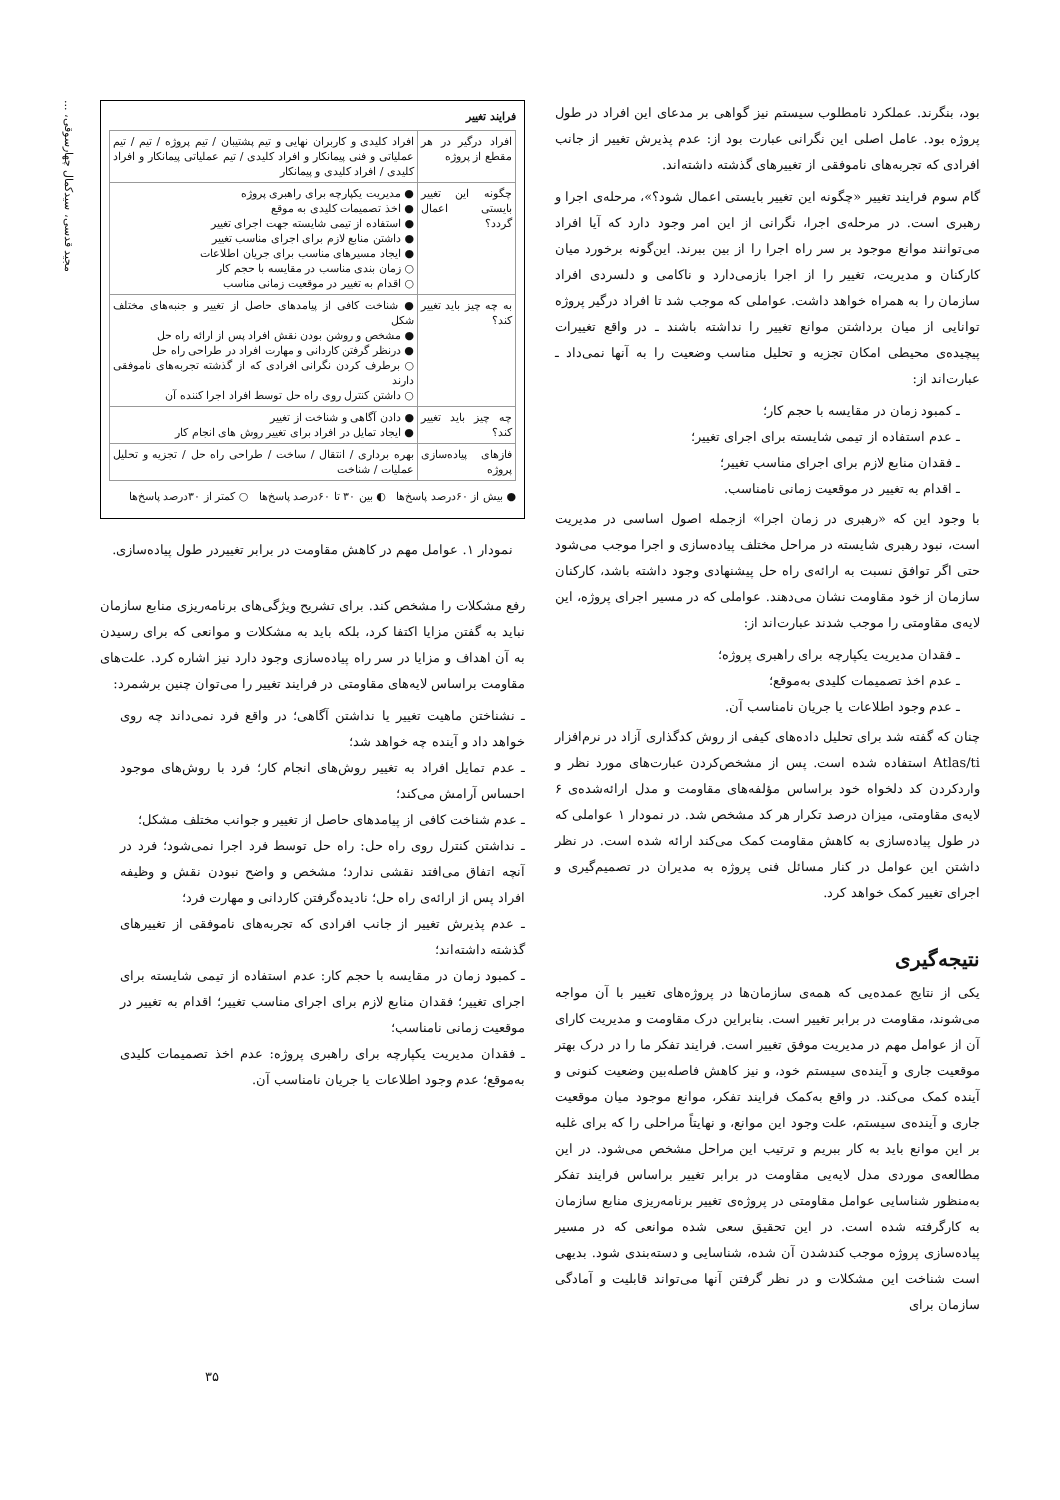مجید قدسی، سیدکمال چهارسوقی، ...
بود، بنگرند. عملکرد نامطلوب سیستم نیز گواهی بر مدعای این افراد در طول پروژه بود. عامل اصلی این نگرانی عبارت بود از: عدم پذیرش تغییر از جانب افرادی که تجربه‌های ناموفقی از تغییرهای گذشته داشته‌اند.
گام سوم فرایند تغییر «چگونه این تغییر بایستی اعمال شود؟»، مرحله‌ی اجرا و رهبری است. در مرحله‌ی اجرا، نگرانی از این امر وجود دارد که آیا افراد می‌توانند موانع موجود بر سر راه اجرا را از بین ببرند. این‌گونه برخورد میان کارکنان و مدیریت، تغییر را از اجرا بازمی‌دارد و ناکامی و دلسردی افراد سازمان را به همراه خواهد داشت. عواملی که موجب شد تا افراد درگیر پروژه توانایی از میان برداشتن موانع تغییر را نداشته باشند ـ در واقع تغییرات پیچیده‌ی محیطی امکان تجزیه و تحلیل مناسب وضعیت را به آنها نمی‌داد ـ عبارت‌اند از:
ـ کمبود زمان در مقایسه با حجم کار؛
ـ عدم استفاده از تیمی شایسته برای اجرای تغییر؛
ـ فقدان منابع لازم برای اجرای مناسب تغییر؛
ـ اقدام به تغییر در موقعیت زمانی نامناسب.
با وجود این که «رهبری در زمان اجرا» ازجمله اصول اساسی در مدیریت است، نبود رهبری شایسته در مراحل مختلف پیاده‌سازی و اجرا موجب می‌شود حتی اگر توافق نسبت به ارائه‌ی راه حل پیشنهادی وجود داشته باشد، کارکنان سازمان از خود مقاومت نشان می‌دهند. عواملی که در مسیر اجرای پروژه، این لایه‌ی مقاومتی را موجب شدند عبارت‌اند از:
ـ فقدان مدیریت یکپارچه برای راهبری پروژه؛
ـ عدم اخذ تصمیمات کلیدی به‌موقع؛
ـ عدم وجود اطلاعات یا جریان نامناسب آن.
چنان که گفته شد برای تحلیل داده‌های کیفی از روش کدگذاری آزاد در نرم‌افزار Atlas/ti استفاده شده است. پس از مشخص‌کردن عبارت‌های مورد نظر و واردکردن کد دلخواه خود براساس مؤلفه‌های مقاومت و مدل ارائه‌شده‌ی ۶ لایه‌ی مقاومتی، میزان درصد تکرار هر کد مشخص شد. در نمودار ۱ عواملی که در طول پیاده‌سازی به کاهش مقاومت کمک می‌کند ارائه شده است. در نظر داشتن این عوامل در کنار مسائل فنی پروژه به مدیران در تصمیم‌گیری و اجرای تغییر کمک خواهد کرد.
نتیجه‌گیری
یکی از نتایج عمده‌یی که همه‌ی سازمان‌ها در پروژه‌های تغییر با آن مواجه می‌شوند، مقاومت در برابر تغییر است. بنابراین درک مقاومت و مدیریت کارای آن از عوامل مهم در مدیریت موفق تغییر است. فرایند تفکر ما را در درک بهتر موقعیت جاری و آینده‌ی سیستم خود، و نیز کاهش فاصله‌بین وضعیت کنونی و آینده کمک می‌کند. در واقع به‌کمک فرایند تفکر، موانع موجود میان موقعیت جاری و آینده‌ی سیستم، علت وجود این موانع، و نهایتاً مراحلی را که برای غلبه بر این موانع باید به کار ببریم و ترتیب این مراحل مشخص می‌شود. در این مطالعه‌ی موردی مدل لایه‌یی مقاومت در برابر تغییر براساس فرایند تفکر به‌منظور شناسایی عوامل مقاومتی در پروژه‌ی تغییر برنامه‌ریزی منابع سازمان به کارگرفته شده است. در این تحقیق سعی شده موانعی که در مسیر پیاده‌سازی پروژه موجب کندشدن آن شده، شناسایی و دسته‌بندی شود. بدیهی است شناخت این مشکلات و در نظر گرفتن آنها می‌تواند قابلیت و آمادگی سازمان برای
فرایند تغییر
| افراد درگیر در هر مقطع از پروژه | افراد کلیدی و کاربران نهایی و تیم پشتیبان / تیم پروژه / تیم / تیم عملیاتی و فنی پیمانکار و افراد کلیدی / تیم عملیاتی پیمانکار و افراد کلیدی / افراد کلیدی و پیمانکار |
| چگونه این تغییر بایستی اعمال گردد؟ | ● مدیریت یکپارچه برای راهبری پروژه ● اخذ تصمیمات کلیدی به موقع ● استفاده از تیمی شایسته جهت اجرای تغییر ● داشتن منابع لازم برای اجرای مناسب تغییر ● ایجاد مسیرهای مناسب برای جریان اطلاعات ○ زمان بندی مناسب در مقایسه با حجم کار ○ اقدام به تغییر در موقعیت زمانی مناسب |
| به چه چیز باید تغییر کند؟ | ● شناخت کافی از پیامدهای حاصل از تغییر و جنبه‌های مختلف شکل ● مشخص و روشن بودن نقش افراد پس از ارائه راه حل ● درنظر گرفتن کاردانی و مهارت افراد در طراحی راه حل ○ برطرف کردن نگرانی افرادی که از گذشته تجربه‌های ناموفقی دارند ○ داشتن کنترل روی راه حل توسط افراد اجرا کننده آن |
| چه چیز باید تغییر کند؟ | ● دادن آگاهی و شناخت از تغییر ● ایجاد تمایل در افراد برای تغییر روش های انجام کار |
| فازهای پیاده‌سازی پروژه | بهره برداری / انتقال / ساخت / طراحی راه حل / تجزیه و تحلیل عملیات / شناخت |
● بیش از ۶۰درصد پاسخ‌ها ◐ بین ۳۰ تا ۶۰درصد پاسخ‌ها ○ کمتر از ۳۰درصد پاسخ‌ها
نمودار ۱. عوامل مهم در کاهش مقاومت در برابر تغییردر طول پیاده‌سازی.
رفع مشکلات را مشخص کند. برای تشریح ویژگی‌های برنامه‌ریزی منابع سازمان نباید به گفتن مزایا اکتفا کرد، بلکه باید به مشکلات و موانعی که برای رسیدن به آن اهداف و مزایا در سر راه پیاده‌سازی وجود دارد نیز اشاره کرد. علت‌های مقاومت براساس لایه‌های مقاومتی در فرایند تغییر را می‌توان چنین برشمرد:
ـ نشناختن ماهیت تغییر یا نداشتن آگاهی؛ در واقع فرد نمی‌داند چه روی خواهد داد و آینده چه خواهد شد؛
ـ عدم تمایل افراد به تغییر روش‌های انجام کار؛ فرد با روش‌های موجود احساس آرامش می‌کند؛
ـ عدم شناخت کافی از پیامدهای حاصل از تغییر و جوانب مختلف مشکل؛
ـ نداشتن کنترل روی راه حل: راه حل توسط فرد اجرا نمی‌شود؛ فرد در آنچه اتفاق می‌افتد نقشی ندارد؛ مشخص و واضح نبودن نقش و وظیفه افراد پس از ارائه‌ی راه حل؛ نادیده‌گرفتن کاردانی و مهارت فرد؛
ـ عدم پذیرش تغییر از جانب افرادی که تجربه‌های ناموفقی از تغییرهای گذشته داشته‌اند؛
ـ کمبود زمان در مقایسه با حجم کار: عدم استفاده از تیمی شایسته برای اجرای تغییر؛ فقدان منابع لازم برای اجرای مناسب تغییر؛ اقدام به تغییر در موقعیت زمانی نامناسب؛
ـ فقدان مدیریت یکپارچه برای راهبری پروژه: عدم اخذ تصمیمات کلیدی به‌موقع؛ عدم وجود اطلاعات یا جریان نامناسب آن.
۳۵